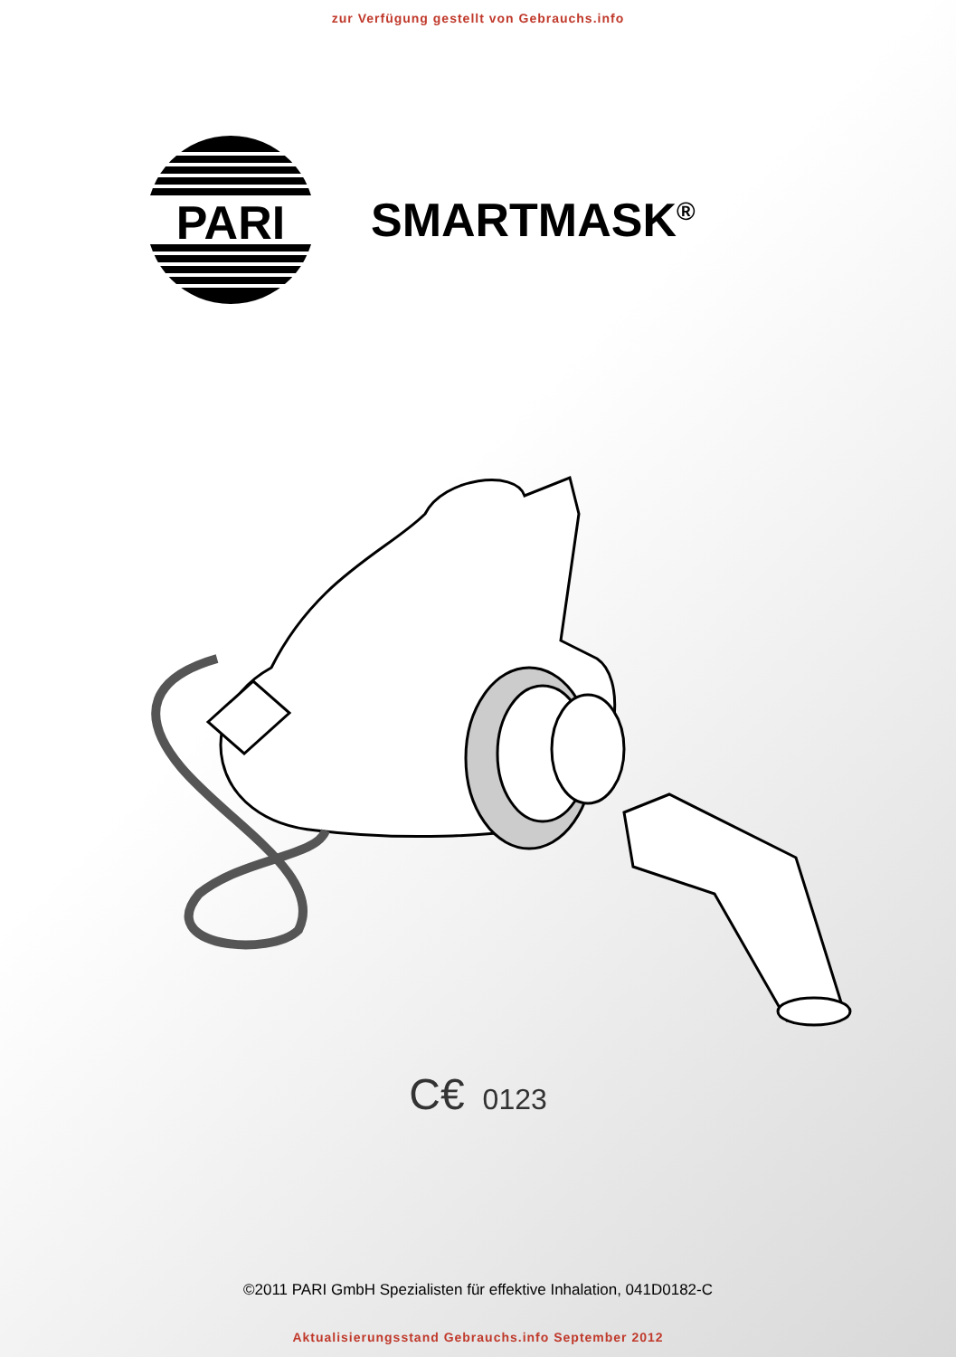zur Verfügung gestellt von Gebrauchs.info
PARI
SMARTMASK<sup>®</sup>
C€ 0123
©2011 PARI GmbH Spezialisten für effektive Inhalation, 041D0182-C
Aktualisierungsstand Gebrauchs.info September 2012